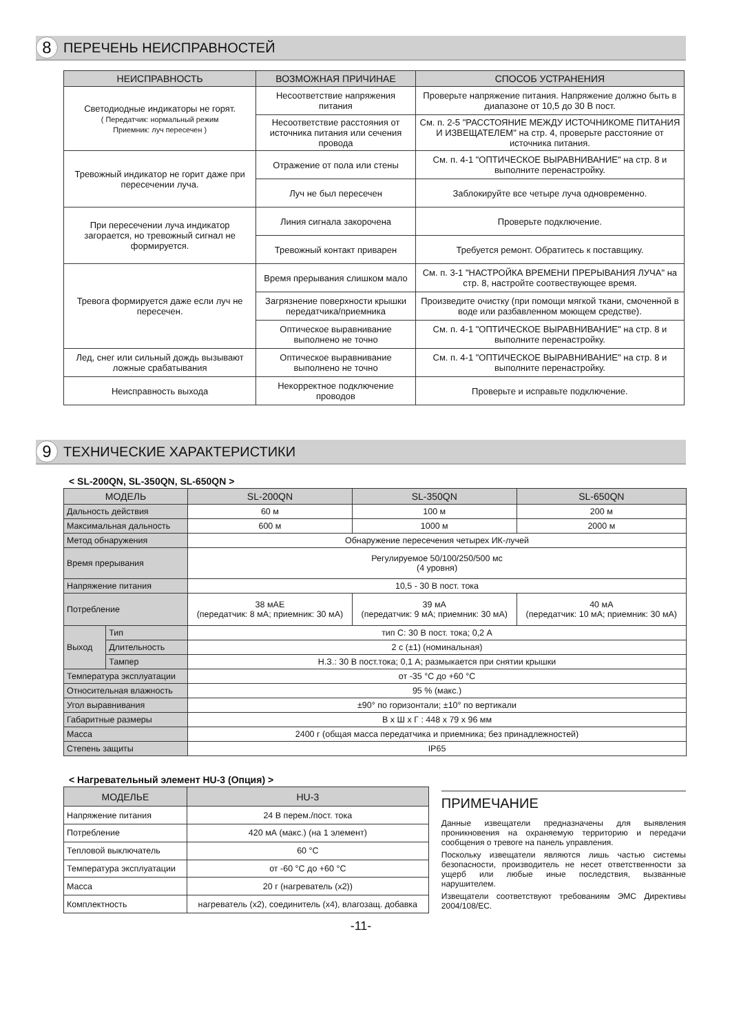8
ПЕРЕЧЕНЬ НЕИСПРАВНОСТЕЙ
| НЕИСПРАВНОСТЬ | ВОЗМОЖНАЯ ПРИЧИНАЕ | СПОСОБ УСТРАНЕНИЯ |
| --- | --- | --- |
| Светодиодные индикаторы не горят. ( Передатчик: нормальный режим Приемник: луч пересечен ) | Несоответствие напряжения питания | Проверьте напряжение питания. Напряжение должно быть в диапазоне от 10,5 до 30 В пост. |
| | Несоответствие расстояния от источника питания или сечения провода | См. п. 2-5 "РАССТОЯНИЕ МЕЖДУ ИСТОЧНИКОМЕ ПИТАНИЯ И ИЗВЕЩАТЕЛЕМ" на стр. 4, проверьте расстояние от источника питания. |
| Тревожный индикатор не горит даже при пересечении луча. | Отражение от пола или стены | См. п. 4-1 "ОПТИЧЕСКОЕ ВЫРАВНИВАНИЕ" на стр. 8 и выполните перенастройку. |
| | Луч не был пересечен | Заблокируйте все четыре луча одновременно. |
| При пересечении луча индикатор загорается, но тревожный сигнал не формируется. | Линия сигнала закорочена | Проверьте подключение. |
| | Тревожный контакт приварен | Требуется ремонт. Обратитесь к поставщику. |
| Тревога формируется даже если луч не пересечен. | Время прерывания слишком мало | См. п. 3-1 "НАСТРОЙКА ВРЕМЕНИ ПРЕРЫВАНИЯ ЛУЧА" на стр. 8, настройте соотвествующее время. |
| | Загрязнение поверхности крышки передатчика/приемника | Произведите очистку (при помощи мягкой ткани, смоченной в воде или разбавленном моющем средстве). |
| | Оптическое выравнивание выполнено не точно | См. п. 4-1 "ОПТИЧЕСКОЕ ВЫРАВНИВАНИЕ" на стр. 8 и выполните перенастройку. |
| Лед, снег или сильный дождь вызывают ложные срабатывания | Оптическое выравнивание выполнено не точно | См. п. 4-1 "ОПТИЧЕСКОЕ ВЫРАВНИВАНИЕ" на стр. 8 и выполните перенастройку. |
| Неисправность выхода | Некорректное подключение проводов | Проверьте и исправьте подключение. |
9
ТЕХНИЧЕСКИЕ ХАРАКТЕРИСТИКИ
< SL-200QN, SL-350QN, SL-650QN >
| МОДЕЛЬ | | SL-200QN | SL-350QN | SL-650QN |
| --- | --- | --- | --- | --- |
| Дальность действия | | 60 м | 100 м | 200 м |
| Максимальная дальность | | 600 м | 1000 м | 2000 м |
| Метод обнаружения | | Обнаружение пересечения четырех ИК-лучей | | |
| Время прерывания | | Регулируемое 50/100/250/500 мс (4 уровня) | | |
| Напряжение питания | | 10,5 - 30 В пост. тока | | |
| Потребление | | 38 мАЕ (передатчик: 8 мА; приемник: 30 мА) | 39 мА (передатчик: 9 мА; приемник: 30 мА) | 40 мА (передатчик: 10 мА; приемник: 30 мА) |
| Выход | Тип | тип С: 30 В пост. тока; 0,2 А | | |
| | Длительность | 2 с (±1) (номинальная) | | |
| | Тампер | Н.З.: 30 В пост.тока; 0,1 А; размыкается при снятии крышки | | |
| Температура эксплуатации | | от -35 °C до +60 °C | | |
| Относительная влажность | | 95 % (макс.) | | |
| Угол выравнивания | | ±90° по горизонтали; ±10° по вертикали | | |
| Габаритные размеры | | В х Ш х Г : 448 х 79 х 96 мм | | |
| Масса | | 2400 г (общая масса передатчика и приемника; без принадлежностей) | | |
| Степень защиты | | IP65 | | |
< Нагревательный элемент HU-3 (Опция) >
| МОДЕЛЬЕ | HU-3 |
| --- | --- |
| Напряжение питания | 24 В перем./пост. тока |
| Потребление | 420 мА (макс.) (на 1 элемент) |
| Тепловой выключатель | 60 °C |
| Температура эксплуатации | от -60 °C до +60 °C |
| Масса | 20 г (нагреватель (x2)) |
| Комплектность | нагреватель (x2), соединитель (x4), влагозащ. добавка |
ПРИМЕЧАНИЕ
Данные извещатели предназначены для выявления проникновения на охраняемую территорию и передачи сообщения о тревоге на панель управления.
Поскольку извещатели являются лишь частью системы безопасности, производитель не несет ответственности за ущерб или любые иные последствия, вызванные нарушителем.
Извещатели соответствуют требованиям ЭМС Директивы 2004/108/EC.
-11-